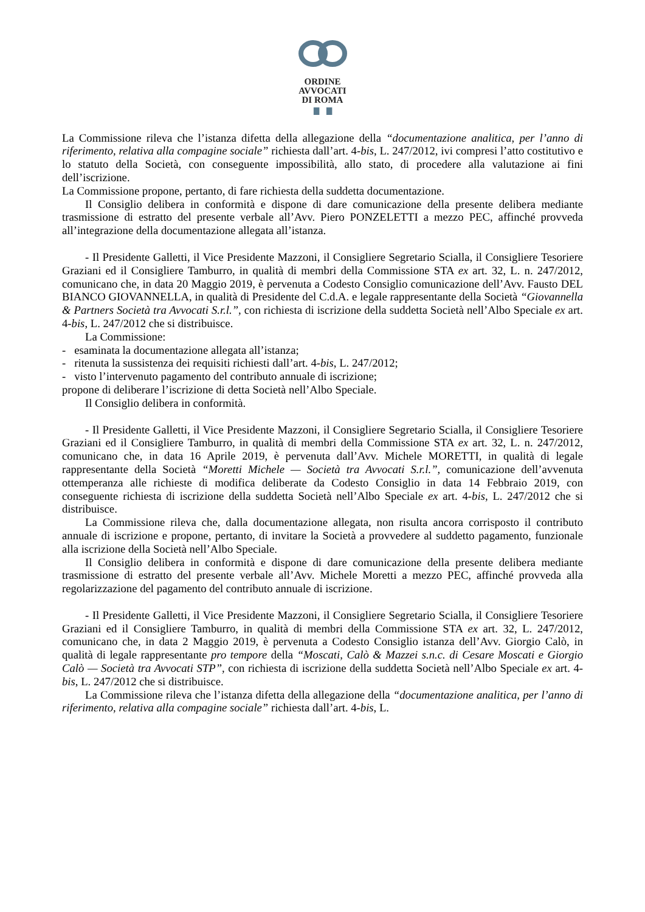ORDINE
AVVOCATI
DI ROMA
▇ ▇
La Commissione rileva che l’istanza difetta della allegazione della “documentazione analitica, per l’anno di riferimento, relativa alla compagine sociale” richiesta dall’art. 4-bis, L. 247/2012, ivi compresi l’atto costitutivo e lo statuto della Società, con conseguente impossibilità, allo stato, di procedere alla valutazione ai fini dell’iscrizione.
La Commissione propone, pertanto, di fare richiesta della suddetta documentazione.
Il Consiglio delibera in conformità e dispone di dare comunicazione della presente delibera mediante trasmissione di estratto del presente verbale all’Avv. Piero PONZELETTI a mezzo PEC, affinché provveda all’integrazione della documentazione allegata all’istanza.
- Il Presidente Galletti, il Vice Presidente Mazzoni, il Consigliere Segretario Scialla, il Consigliere Tesoriere Graziani ed il Consigliere Tamburro, in qualità di membri della Commissione STA ex art. 32, L. n. 247/2012, comunicano che, in data 20 Maggio 2019, è pervenuta a Codesto Consiglio comunicazione dell’Avv. Fausto DEL BIANCO GIOVANNELLA, in qualità di Presidente del C.d.A. e legale rappresentante della Società “Giovannella & Partners Società tra Avvocati S.r.l.”, con richiesta di iscrizione della suddetta Società nell’Albo Speciale ex art. 4-bis, L. 247/2012 che si distribuisce.
La Commissione:
- esaminata la documentazione allegata all’istanza;
- ritenuta la sussistenza dei requisiti richiesti dall’art. 4-bis, L. 247/2012;
- visto l’intervenuto pagamento del contributo annuale di iscrizione;
propone di deliberare l’iscrizione di detta Società nell’Albo Speciale.
Il Consiglio delibera in conformità.
- Il Presidente Galletti, il Vice Presidente Mazzoni, il Consigliere Segretario Scialla, il Consigliere Tesoriere Graziani ed il Consigliere Tamburro, in qualità di membri della Commissione STA ex art. 32, L. n. 247/2012, comunicano che, in data 16 Aprile 2019, è pervenuta dall’Avv. Michele MORETTI, in qualità di legale rappresentante della Società “Moretti Michele — Società tra Avvocati S.r.l.”, comunicazione dell’avvenuta ottemperanza alle richieste di modifica deliberate da Codesto Consiglio in data 14 Febbraio 2019, con conseguente richiesta di iscrizione della suddetta Società nell’Albo Speciale ex art. 4-bis, L. 247/2012 che si distribuisce.
La Commissione rileva che, dalla documentazione allegata, non risulta ancora corrisposto il contributo annuale di iscrizione e propone, pertanto, di invitare la Società a provvedere al suddetto pagamento, funzionale alla iscrizione della Società nell’Albo Speciale.
Il Consiglio delibera in conformità e dispone di dare comunicazione della presente delibera mediante trasmissione di estratto del presente verbale all’Avv. Michele Moretti a mezzo PEC, affinché provveda alla regolarizzazione del pagamento del contributo annuale di iscrizione.
- Il Presidente Galletti, il Vice Presidente Mazzoni, il Consigliere Segretario Scialla, il Consigliere Tesoriere Graziani ed il Consigliere Tamburro, in qualità di membri della Commissione STA ex art. 32, L. 247/2012, comunicano che, in data 2 Maggio 2019, è pervenuta a Codesto Consiglio istanza dell’Avv. Giorgio Calò, in qualità di legale rappresentante pro tempore della “Moscati, Calò & Mazzei s.n.c. di Cesare Moscati e Giorgio Calò — Società tra Avvocati STP”, con richiesta di iscrizione della suddetta Società nell’Albo Speciale ex art. 4-bis, L. 247/2012 che si distribuisce.
La Commissione rileva che l’istanza difetta della allegazione della “documentazione analitica, per l’anno di riferimento, relativa alla compagine sociale” richiesta dall’art. 4-bis, L.